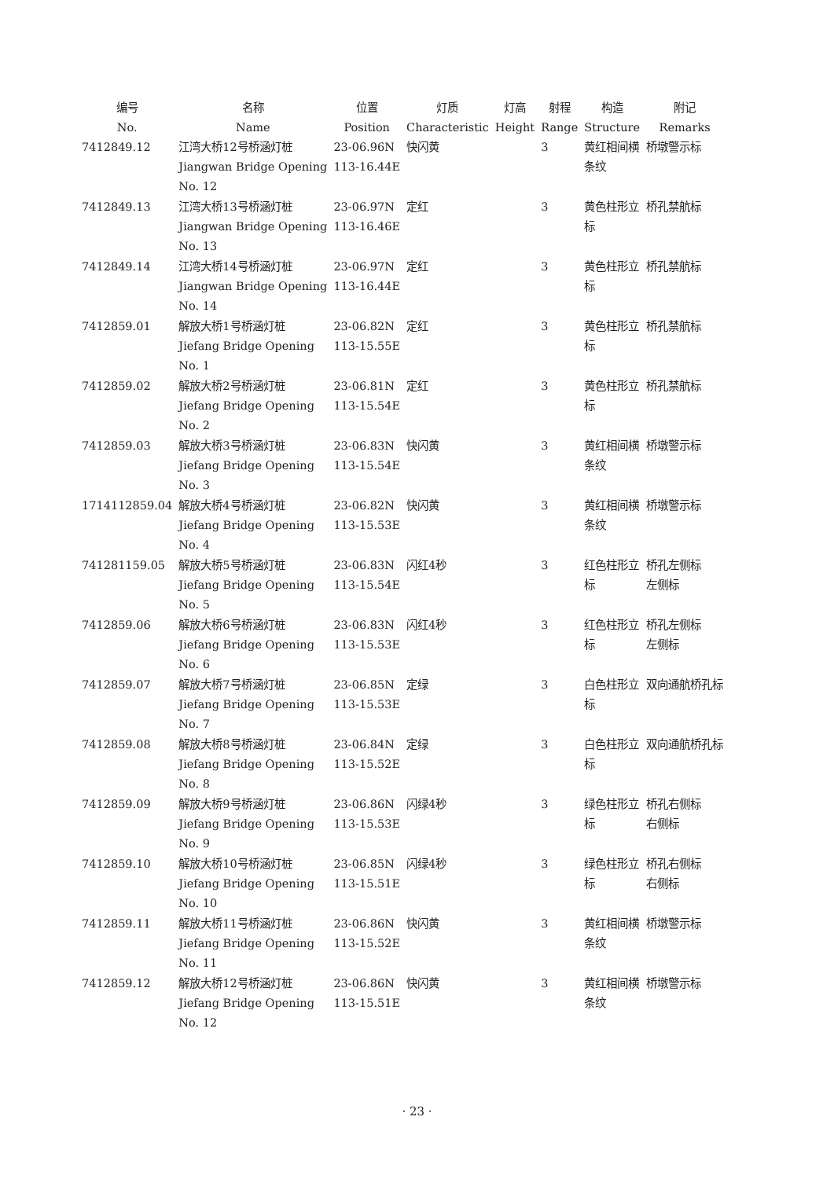| 编号 No. | 名称 Name | 位置 Position | 灯质 Characteristic | 灯高 Height | 射程 Range | 构造 Structure | 附记 Remarks |
| --- | --- | --- | --- | --- | --- | --- | --- |
| 7412849.12 | 江湾大桥12号桥涵灯桩 Jiangwan Bridge Opening No. 12 | 23-06.96N 113-16.44E | 快闪黄 | | 3 | 黄红相间横 条纹 | 桥墩警示标 |
| 7412849.13 | 江湾大桥13号桥涵灯桩 Jiangwan Bridge Opening No. 13 | 23-06.97N 113-16.46E | 定红 | | 3 | 黄色柱形立 标 | 桥孔禁航标 |
| 7412849.14 | 江湾大桥14号桥涵灯桩 Jiangwan Bridge Opening No. 14 | 23-06.97N 113-16.44E | 定红 | | 3 | 黄色柱形立 标 | 桥孔禁航标 |
| 7412859.01 | 解放大桥1号桥涵灯桩 Jiefang Bridge Opening No. 1 | 23-06.82N 113-15.55E | 定红 | | 3 | 黄色柱形立 标 | 桥孔禁航标 |
| 7412859.02 | 解放大桥2号桥涵灯桩 Jiefang Bridge Opening No. 2 | 23-06.81N 113-15.54E | 定红 | | 3 | 黄色柱形立 标 | 桥孔禁航标 |
| 7412859.03 | 解放大桥3号桥涵灯桩 Jiefang Bridge Opening No. 3 | 23-06.83N 113-15.54E | 快闪黄 | | 3 | 黄红相间横 条纹 | 桥墩警示标 |
| 1714112859.04 | 解放大桥4号桥涵灯桩 Jiefang Bridge Opening No. 4 | 23-06.82N 113-15.53E | 快闪黄 | | 3 | 黄红相间横 条纹 | 桥墩警示标 |
| 741281159.05 | 解放大桥5号桥涵灯桩 Jiefang Bridge Opening No. 5 | 23-06.83N 113-15.54E | 闪红4秒 | | 3 | 红色柱形立 标 | 桥孔左侧标 左侧标 |
| 7412859.06 | 解放大桥6号桥涵灯桩 Jiefang Bridge Opening No. 6 | 23-06.83N 113-15.53E | 闪红4秒 | | 3 | 红色柱形立 标 | 桥孔左侧标 左侧标 |
| 7412859.07 | 解放大桥7号桥涵灯桩 Jiefang Bridge Opening No. 7 | 23-06.85N 113-15.53E | 定绿 | | 3 | 白色柱形立 标 | 双向通航桥孔标 |
| 7412859.08 | 解放大桥8号桥涵灯桩 Jiefang Bridge Opening No. 8 | 23-06.84N 113-15.52E | 定绿 | | 3 | 白色柱形立 标 | 双向通航桥孔标 |
| 7412859.09 | 解放大桥9号桥涵灯桩 Jiefang Bridge Opening No. 9 | 23-06.86N 113-15.53E | 闪绿4秒 | | 3 | 绿色柱形立 标 | 桥孔右侧标 右侧标 |
| 7412859.10 | 解放大桥10号桥涵灯桩 Jiefang Bridge Opening No. 10 | 23-06.85N 113-15.51E | 闪绿4秒 | | 3 | 绿色柱形立 标 | 桥孔右侧标 右侧标 |
| 7412859.11 | 解放大桥11号桥涵灯桩 Jiefang Bridge Opening No. 11 | 23-06.86N 113-15.52E | 快闪黄 | | 3 | 黄红相间横 条纹 | 桥墩警示标 |
| 7412859.12 | 解放大桥12号桥涵灯桩 Jiefang Bridge Opening No. 12 | 23-06.86N 113-15.51E | 快闪黄 | | 3 | 黄红相间横 条纹 | 桥墩警示标 |
· 23 ·